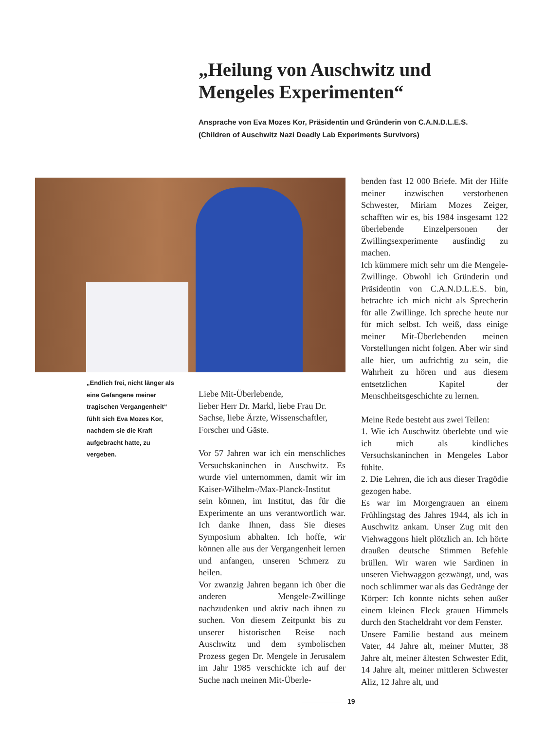„Heilung von Auschwitz und Mengeles Experimenten“
Ansprache von Eva Mozes Kor, Präsidentin und Gründerin von C.A.N.D.L.E.S.
(Children of Auschwitz Nazi Deadly Lab Experiments Survivors)
„Endlich frei, nicht länger als eine Gefangene meiner tragischen Vergangenheit“ fühlt sich Eva Mozes Kor, nachdem sie die Kraft aufgebracht hatte, zu vergeben.
Liebe Mit-Überlebende,
lieber Herr Dr. Markl, liebe Frau Dr. Sachse, liebe Ärzte, Wissenschaftler, Forscher und Gäste.
Vor 57 Jahren war ich ein menschliches Versuchskaninchen in Auschwitz. Es wurde viel unternommen, damit wir im Kaiser-Wilhelm-/Max-Planck-Institut sein können, im Institut, das für die Experimente an uns verantwortlich war. Ich danke Ihnen, dass Sie dieses Symposium abhalten. Ich hoffe, wir können alle aus der Vergangenheit lernen und anfangen, unseren Schmerz zu heilen.
Vor zwanzig Jahren begann ich über die anderen Mengele-Zwillinge nachzudenken und aktiv nach ihnen zu suchen. Von diesem Zeitpunkt bis zu unserer historischen Reise nach Auschwitz und dem symbolischen Prozess gegen Dr. Mengele in Jerusalem im Jahr 1985 verschickte ich auf der Suche nach meinen Mit-Überle-
benden fast 12 000 Briefe. Mit der Hilfe meiner inzwischen verstorbenen Schwester, Miriam Mozes Zeiger, schafften wir es, bis 1984 insgesamt 122 überlebende Einzelpersonen der Zwillingsexperimente ausfindig zu machen.
Ich kümmere mich sehr um die Mengele-Zwillinge. Obwohl ich Gründerin und Präsidentin von C.A.N.D.L.E.S. bin, betrachte ich mich nicht als Sprecherin für alle Zwillinge. Ich spreche heute nur für mich selbst. Ich weiß, dass einige meiner Mit-Überlebenden meinen Vorstellungen nicht folgen. Aber wir sind alle hier, um aufrichtig zu sein, die Wahrheit zu hören und aus diesem entsetzlichen Kapitel der Menschheitsgeschichte zu lernen.
Meine Rede besteht aus zwei Teilen:
1. Wie ich Auschwitz überlebte und wie ich mich als kindliches Versuchskaninchen in Mengeles Labor fühlte.
2. Die Lehren, die ich aus dieser Tragödie gezogen habe.
Es war im Morgengrauen an einem Frühlingstag des Jahres 1944, als ich in Auschwitz ankam. Unser Zug mit den Viehwaggons hielt plötzlich an. Ich hörte draußen deutsche Stimmen Befehle brüllen. Wir waren wie Sardinen in unseren Viehwaggon gezwängt, und, was noch schlimmer war als das Gedränge der Körper: Ich konnte nichts sehen außer einem kleinen Fleck grauen Himmels durch den Stacheldraht vor dem Fenster.
Unsere Familie bestand aus meinem Vater, 44 Jahre alt, meiner Mutter, 38 Jahre alt, meiner ältesten Schwester Edit, 14 Jahre alt, meiner mittleren Schwester Aliz, 12 Jahre alt, und
19